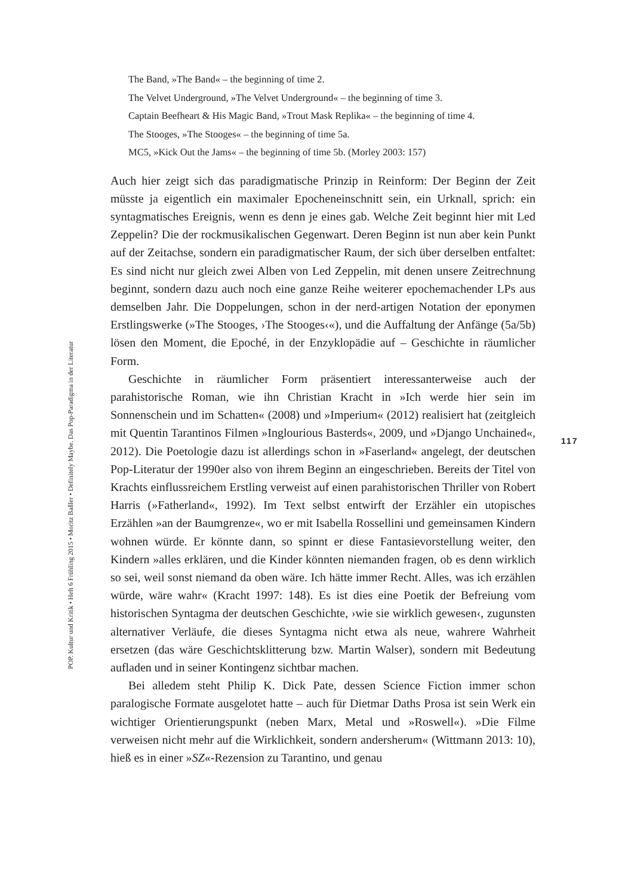The Band, »The Band« – the beginning of time 2.
The Velvet Underground, »The Velvet Underground« – the beginning of time 3.
Captain Beefheart & His Magic Band, »Trout Mask Replika« – the beginning of time 4.
The Stooges, »The Stooges« – the beginning of time 5a.
MC5, »Kick Out the Jams« – the beginning of time 5b. (Morley 2003: 157)
Auch hier zeigt sich das paradigmatische Prinzip in Reinform: Der Beginn der Zeit müsste ja eigentlich ein maximaler Epocheneinschnitt sein, ein Urknall, sprich: ein syntagmatisches Ereignis, wenn es denn je eines gab. Welche Zeit beginnt hier mit Led Zeppelin? Die der rockmusikalischen Gegenwart. Deren Beginn ist nun aber kein Punkt auf der Zeitachse, sondern ein paradigmatischer Raum, der sich über derselben entfaltet: Es sind nicht nur gleich zwei Alben von Led Zeppelin, mit denen unsere Zeitrechnung beginnt, sondern dazu auch noch eine ganze Reihe weiterer epochemachender LPs aus demselben Jahr. Die Doppelungen, schon in der nerd-artigen Notation der eponymen Erstlingswerke (»The Stooges, ›The Stooges‹«), und die Auffaltung der Anfänge (5a/5b) lösen den Moment, die Epoché, in der Enzyklopädie auf – Geschichte in räumlicher Form.
Geschichte in räumlicher Form präsentiert interessanterweise auch der parahistorische Roman, wie ihn Christian Kracht in »Ich werde hier sein im Sonnenschein und im Schatten« (2008) und »Imperium« (2012) realisiert hat (zeitgleich mit Quentin Tarantinos Filmen »Inglourious Basterds«, 2009, und »Django Unchained«, 2012). Die Poetologie dazu ist allerdings schon in »Faserland« angelegt, der deutschen Pop-Literatur der 1990er also von ihrem Beginn an eingeschrieben. Bereits der Titel von Krachts einflussreichem Erstling verweist auf einen parahistorischen Thriller von Robert Harris (»Fatherland«, 1992). Im Text selbst entwirft der Erzähler ein utopisches Erzählen »an der Baumgrenze«, wo er mit Isabella Rossellini und gemeinsamen Kindern wohnen würde. Er könnte dann, so spinnt er diese Fantasievorstellung weiter, den Kindern »alles erklären, und die Kinder könnten niemanden fragen, ob es denn wirklich so sei, weil sonst niemand da oben wäre. Ich hätte immer Recht. Alles, was ich erzählen würde, wäre wahr« (Kracht 1997: 148). Es ist dies eine Poetik der Befreiung vom historischen Syntagma der deutschen Geschichte, ›wie sie wirklich gewesen‹, zugunsten alternativer Verläufe, die dieses Syntagma nicht etwa als neue, wahrere Wahrheit ersetzen (das wäre Geschichtsklitterung bzw. Martin Walser), sondern mit Bedeutung aufladen und in seiner Kontingenz sichtbar machen.
Bei alledem steht Philip K. Dick Pate, dessen Science Fiction immer schon paralogische Formate ausgelotet hatte – auch für Dietmar Daths Prosa ist sein Werk ein wichtiger Orientierungspunkt (neben Marx, Metal und »Roswell«). »Die Filme verweisen nicht mehr auf die Wirklichkeit, sondern andersherum« (Wittmann 2013: 10), hieß es in einer »SZ«-Rezension zu Tarantino, und genau
POP. Kultur und Kritik • Heft 6 Frühling 2015 • Moritz Baßler • Definitely Maybe. Das Pop-Paradigma in der Literatur
117